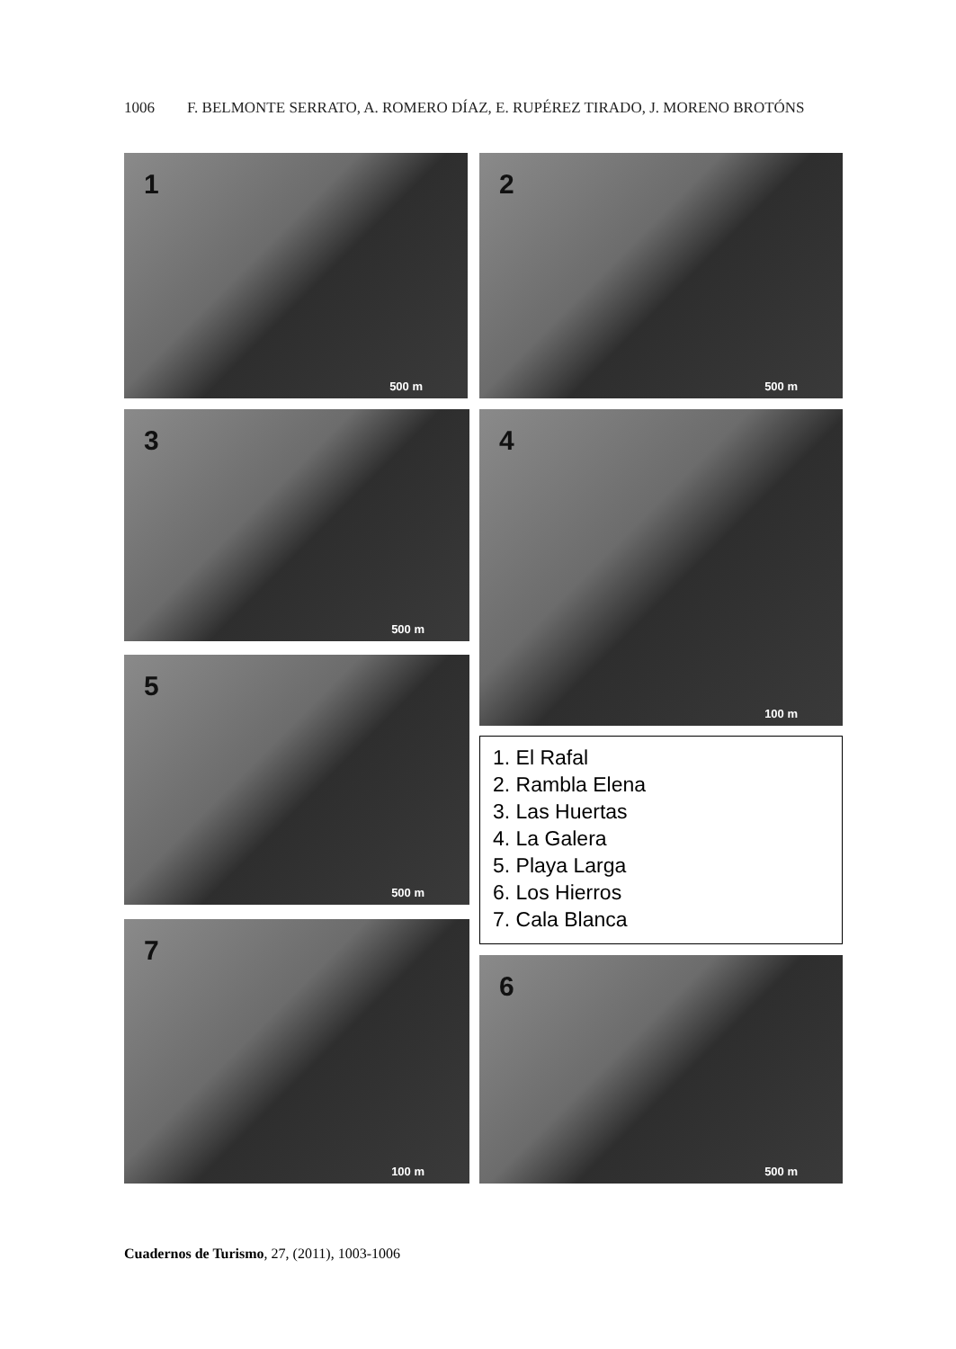1006 F. BELMONTE SERRATO, A. ROMERO DÍAZ, E. RUPÉREZ TIRADO, J. MORENO BROTÓNS
1
500 m
2
500 m
3
500 m
4
100 m
5
500 m
1. El Rafal
2. Rambla Elena
3. Las Huertas
4. La Galera
5. Playa Larga
6. Los Hierros
7. Cala Blanca
7
100 m
6
500 m
Cuadernos de Turismo, 27, (2011), 1003-1006